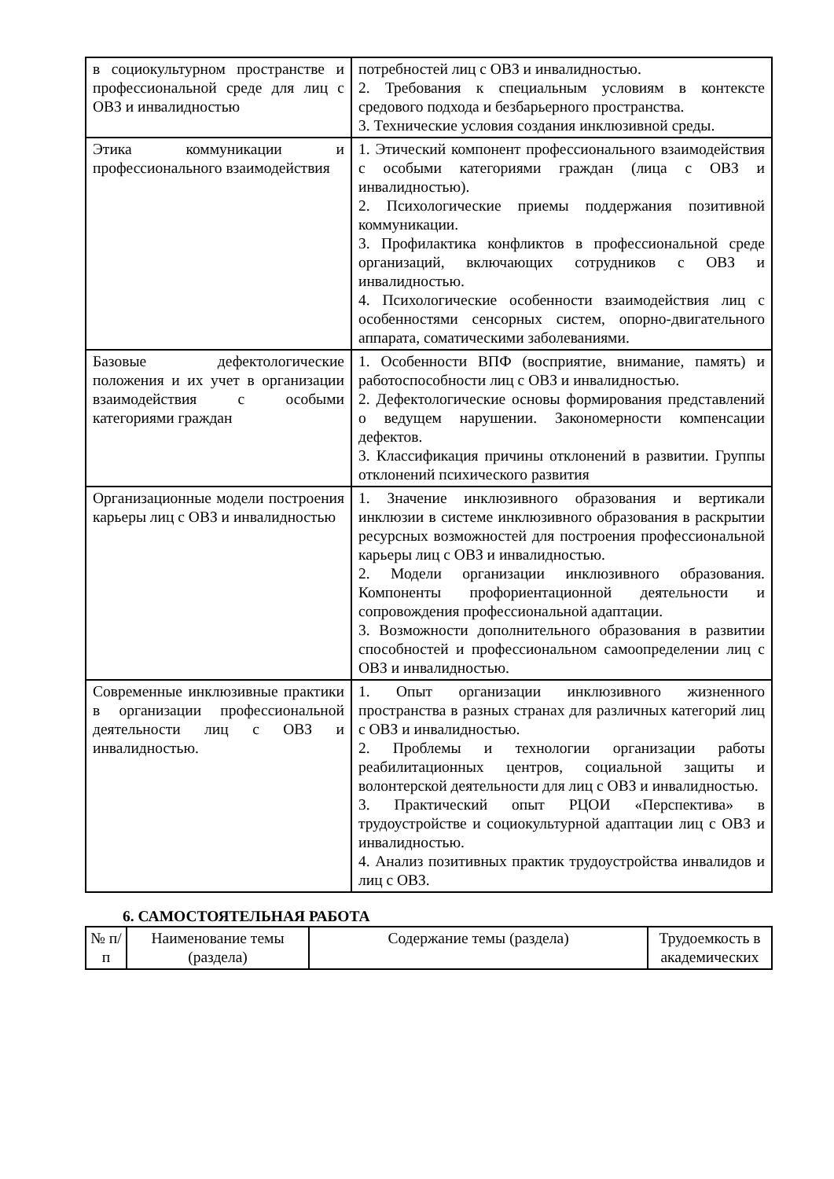| в социокультурном пространстве и профессиональной среде для лиц с ОВЗ и инвалидностью | потребностей лиц с ОВЗ и инвалидностью. 2. Требования к специальным условиям в контексте средового подхода и безбарьерного пространства. 3. Технические условия создания инклюзивной среды. |
| Этика коммуникации и профессионального взаимодействия | 1. Этический компонент профессионального взаимодействия с особыми категориями граждан (лица с ОВЗ и инвалидностью). 2. Психологические приемы поддержания позитивной коммуникации. 3. Профилактика конфликтов в профессиональной среде организаций, включающих сотрудников с ОВЗ и инвалидностью. 4. Психологические особенности взаимодействия лиц с особенностями сенсорных систем, опорно-двигательного аппарата, соматическими заболеваниями. |
| Базовые дефектологические положения и их учет в организации взаимодействия с особыми категориями граждан | 1. Особенности ВПФ (восприятие, внимание, память) и работоспособности лиц с ОВЗ и инвалидностью. 2. Дефектологические основы формирования представлений о ведущем нарушении. Закономерности компенсации дефектов. 3. Классификация причины отклонений в развитии. Группы отклонений психического развития |
| Организационные модели построения карьеры лиц с ОВЗ и инвалидностью | 1. Значение инклюзивного образования и вертикали инклюзии в системе инклюзивного образования в раскрытии ресурсных возможностей для построения профессиональной карьеры лиц с ОВЗ и инвалидностью. 2. Модели организации инклюзивного образования. Компоненты профориентационной деятельности и сопровождения профессиональной адаптации. 3. Возможности дополнительного образования в развитии способностей и профессиональном самоопределении лиц с ОВЗ и инвалидностью. |
| Современные инклюзивные практики в организации профессиональной деятельности лиц с ОВЗ и инвалидностью. | 1. Опыт организации инклюзивного жизненного пространства в разных странах для различных категорий лиц с ОВЗ и инвалидностью. 2. Проблемы и технологии организации работы реабилитационных центров, социальной защиты и волонтерской деятельности для лиц с ОВЗ и инвалидностью. 3. Практический опыт РЦОИ «Перспектива» в трудоустройстве и социокультурной адаптации лиц с ОВЗ и инвалидностью. 4. Анализ позитивных практик трудоустройства инвалидов и лиц с ОВЗ. |
6. САМОСТОЯТЕЛЬНАЯ РАБОТА
| № п/п | Наименование темы (раздела) | Содержание темы (раздела) | Трудоемкость в академических |
| --- | --- | --- | --- |